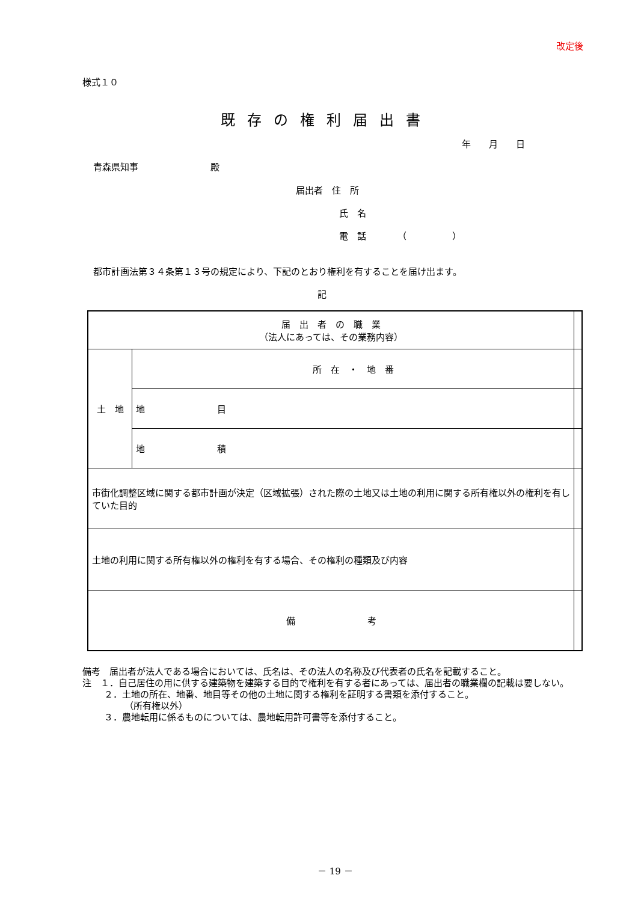改定後
様式１０
既存の権利届出書
年　　月　　日
青森県知事　　　　　　　　殿
届出者　住　所
氏　名
電　話　　　　（　　　　　）
都市計画法第３４条第１３号の規定により、下記のとおり権利を有することを届け出ます。
記
| 届 出 者 の 職 業 （法人にあっては、その業務内容） | | |
| 土 地 | 所 在 ・ 地 番 | |
| | 地 目 | |
| | 地 積 | |
| 市街化調整区域に関する都市計画が決定（区域拡張）された際の土地又は土地の利用に関する所有権以外の権利を有していた目的 | | |
| 土地の利用に関する所有権以外の権利を有する場合、その権利の種類及び内容 | | |
| 備 考 | | |
備考　届出者が法人である場合においては、氏名は、その法人の名称及び代表者の氏名を記載すること。
注　１．自己居住の用に供する建築物を建築する目的で権利を有する者にあっては、届出者の職業欄の記載は要しない。
２．土地の所在、地番、地目等その他の土地に関する権利を証明する書類を添付すること。
（所有権以外）
３．農地転用に係るものについては、農地転用許可書等を添付すること。
－ 19 －